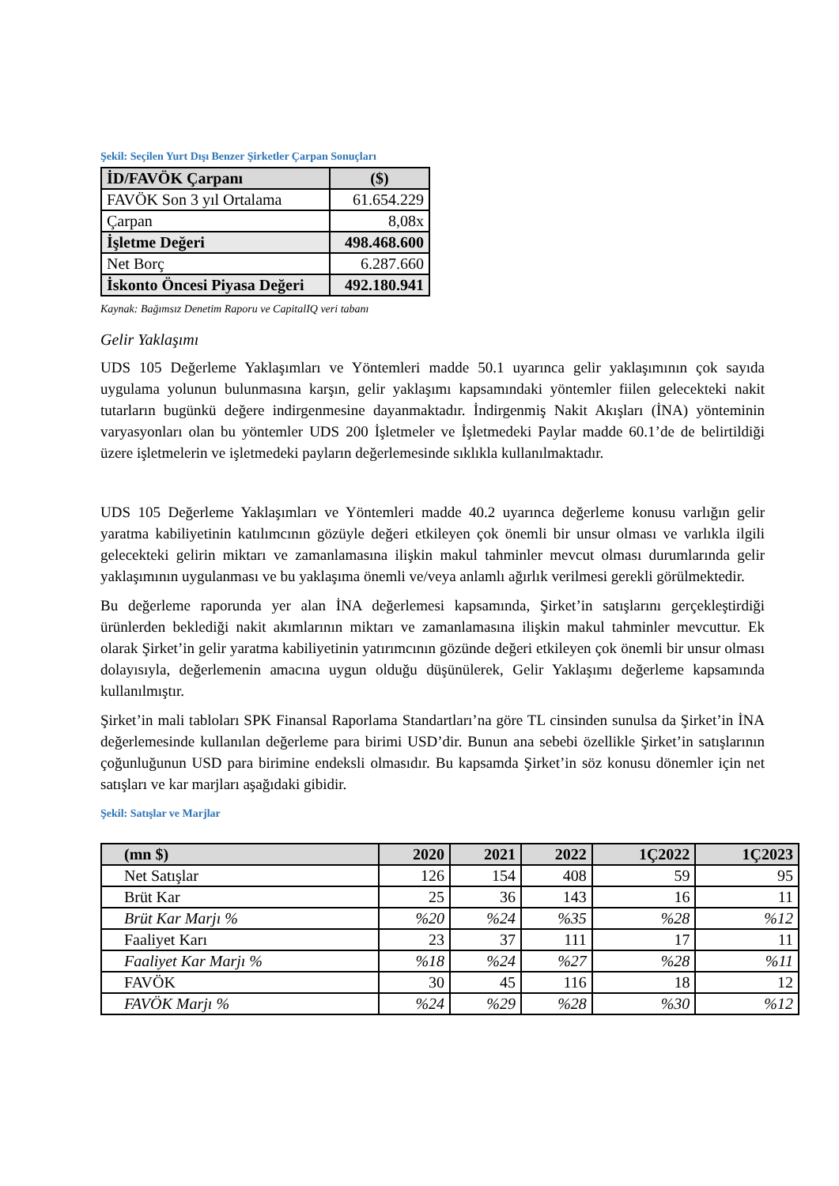Şekil: Seçilen Yurt Dışı Benzer Şirketler Çarpan Sonuçları
| İD/FAVÖK Çarpanı | ($) |
| --- | --- |
| FAVÖK Son 3 yıl Ortalama | 61.654.229 |
| Çarpan | 8,08x |
| İşletme Değeri | 498.468.600 |
| Net Borç | 6.287.660 |
| İskonto Öncesi Piyasa Değeri | 492.180.941 |
Kaynak: Bağımsız Denetim Raporu ve CapitalIQ veri tabanı
Gelir Yaklaşımı
UDS 105 Değerleme Yaklaşımları ve Yöntemleri madde 50.1 uyarınca gelir yaklaşımının çok sayıda uygulama yolunun bulunmasına karşın, gelir yaklaşımı kapsamındaki yöntemler fiilen gelecekteki nakit tutarların bugünkü değere indirgenmesine dayanmaktadır. İndirgenmiş Nakit Akışları (İNA) yönteminin varyasyonları olan bu yöntemler UDS 200 İşletmeler ve İşletmedeki Paylar madde 60.1’de de belirtildiği üzere işletmelerin ve işletmedeki payların değerlemesinde sıklıkla kullanılmaktadır.
UDS 105 Değerleme Yaklaşımları ve Yöntemleri madde 40.2 uyarınca değerleme konusu varlığın gelir yaratma kabiliyetinin katılımcının gözüyle değeri etkileyen çok önemli bir unsur olması ve varlıkla ilgili gelecekteki gelirin miktarı ve zamanlamasına ilişkin makul tahminler mevcut olması durumlarında gelir yaklaşımının uygulanması ve bu yaklaşıma önemli ve/veya anlamlı ağırlık verilmesi gerekli görülmektedir.
Bu değerleme raporunda yer alan İNA değerlemesi kapsamında, Şirket’in satışlarını gerçekleştirdiği ürünlerden beklediği nakit akımlarının miktarı ve zamanlamasına ilişkin makul tahminler mevcuttur. Ek olarak Şirket’in gelir yaratma kabiliyetinin yatırımcının gözünde değeri etkileyen çok önemli bir unsur olması dolayısıyla, değerlemenin amacına uygun olduğu düşünülerek, Gelir Yaklaşımı değerleme kapsamında kullanılmıştır.
Şirket’in mali tabloları SPK Finansal Raporlama Standartları’na göre TL cinsinden sunulsa da Şirket’in İNA değerlemesinde kullanılan değerleme para birimi USD’dir. Bunun ana sebebi özellikle Şirket’in satışlarının çoğunluğunun USD para birimine endeksli olmasıdır. Bu kapsamda Şirket’in söz konusu dönemler için net satışları ve kar marjları aşağıdaki gibidir.
Şekil: Satışlar ve Marjlar
| (mn $) | 2020 | 2021 | 2022 | 1Ç2022 | 1Ç2023 |
| --- | --- | --- | --- | --- | --- |
| Net Satışlar | 126 | 154 | 408 | 59 | 95 |
| Brüt Kar | 25 | 36 | 143 | 16 | 11 |
| Brüt Kar Marjı % | %20 | %24 | %35 | %28 | %12 |
| Faaliyet Karı | 23 | 37 | 111 | 17 | 11 |
| Faaliyet Kar Marjı % | %18 | %24 | %27 | %28 | %11 |
| FAVÖK | 30 | 45 | 116 | 18 | 12 |
| FAVÖK Marjı % | %24 | %29 | %28 | %30 | %12 |